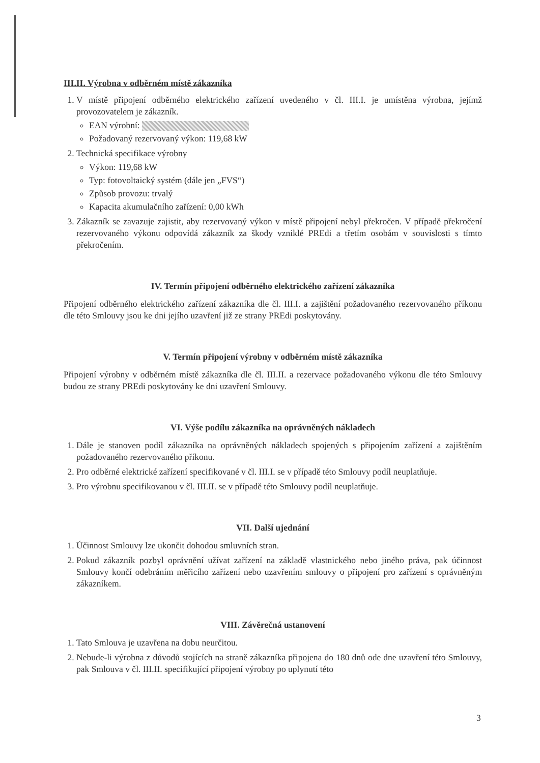III.II. Výrobna v odběrném místě zákazníka
1. V místě připojení odběrného elektrického zařízení uvedeného v čl. III.I. je umístěna výrobna, jejímž provozovatelem je zákazník.
EAN výrobní:
Požadovaný rezervovaný výkon: 119,68 kW
2. Technická specifikace výrobny
Výkon: 119,68 kW
Typ: fotovoltaický systém (dále jen „FVS“)
Způsob provozu: trvalý
Kapacita akumulačního zařízení: 0,00 kWh
3. Zákazník se zavazuje zajistit, aby rezervovaný výkon v místě připojení nebyl překročen. V případě překročení rezervovaného výkonu odpovídá zákazník za škody vzniklé PREdi a třetím osobám v souvislosti s tímto překročením.
IV. Termín připojení odběrného elektrického zařízení zákazníka
Připojení odběrného elektrického zařízení zákazníka dle čl. III.I. a zajištění požadovaného rezervovaného příkonu dle této Smlouvy jsou ke dni jejího uzavření již ze strany PREdi poskytovány.
V. Termín připojení výrobny v odběrném místě zákazníka
Připojení výrobny v odběrném místě zákazníka dle čl. III.II. a rezervace požadovaného výkonu dle této Smlouvy budou ze strany PREdi poskytovány ke dni uzavření Smlouvy.
VI. Výše podílu zákazníka na oprávněných nákladech
1. Dále je stanoven podíl zákazníka na oprávněných nákladech spojených s připojením zařízení a zajištěním požadovaného rezervovaného příkonu.
2. Pro odběrné elektrické zařízení specifikované v čl. III.I. se v případě této Smlouvy podíl neuplatňuje.
3. Pro výrobnu specifikovanou v čl. III.II. se v případě této Smlouvy podíl neuplatňuje.
VII. Další ujednání
1. Účinnost Smlouvy lze ukončit dohodou smluvních stran.
2. Pokud zákazník pozbyl oprávnění užívat zařízení na základě vlastnického nebo jiného práva, pak účinnost Smlouvy končí odebráním měřicího zařízení nebo uzavřením smlouvy o připojení pro zařízení s oprávněným zákazníkem.
VIII. Závěrečná ustanovení
1. Tato Smlouva je uzavřena na dobu neurčitou.
2. Nebude-li výrobna z důvodů stojících na straně zákazníka připojena do 180 dnů ode dne uzavření této Smlouvy, pak Smlouva v čl. III.II. specifikující připojení výrobny po uplynutí této
3